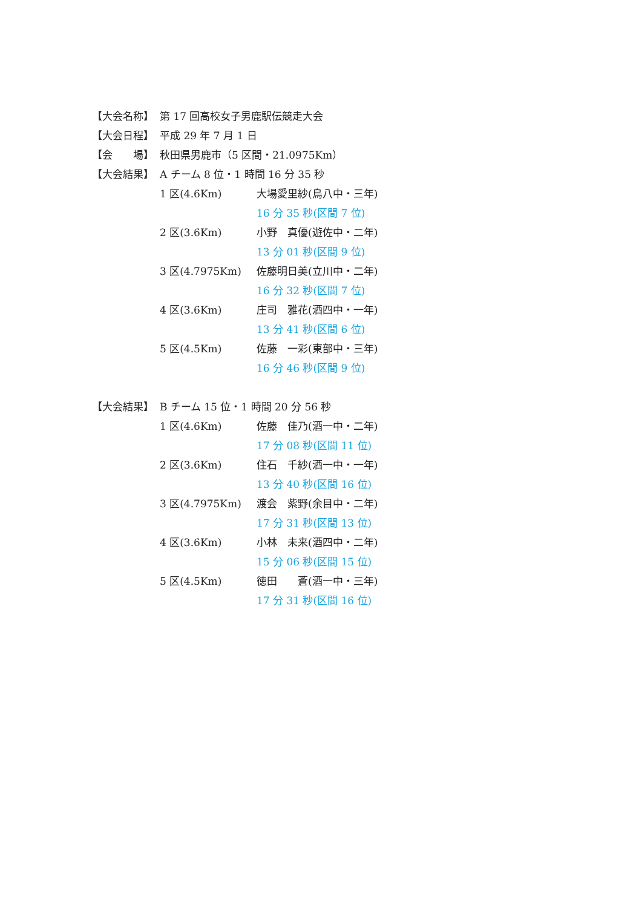【大会名称】 第 17 回高校女子男鹿駅伝競走大会
【大会日程】 平成 29 年 7 月 1 日
【会　　場】 秋田県男鹿市（5 区間・21.0975Km）
【大会結果】 A チーム 8 位・1 時間 16 分 35 秒
1 区(4.6Km) 大場愛里紗(鳥八中・三年)
16 分 35 秒(区間 7 位)
2 区(3.6Km) 小野　真優(遊佐中・二年)
13 分 01 秒(区間 9 位)
3 区(4.7975Km) 佐藤明日美(立川中・二年)
16 分 32 秒(区間 7 位)
4 区(3.6Km) 庄司　雅花(酒四中・一年)
13 分 41 秒(区間 6 位)
5 区(4.5Km) 佐藤　一彩(東部中・三年)
16 分 46 秒(区間 9 位)
【大会結果】 B チーム 15 位・1 時間 20 分 56 秒
1 区(4.6Km) 佐藤　佳乃(酒一中・二年)
17 分 08 秒(区間 11 位)
2 区(3.6Km) 住石　千紗(酒一中・一年)
13 分 40 秒(区間 16 位)
3 区(4.7975Km) 渡会　紫野(余目中・二年)
17 分 31 秒(区間 13 位)
4 区(3.6Km) 小林　未来(酒四中・二年)
15 分 06 秒(区間 15 位)
5 区(4.5Km) 徳田　　蒼(酒一中・三年)
17 分 31 秒(区間 16 位)